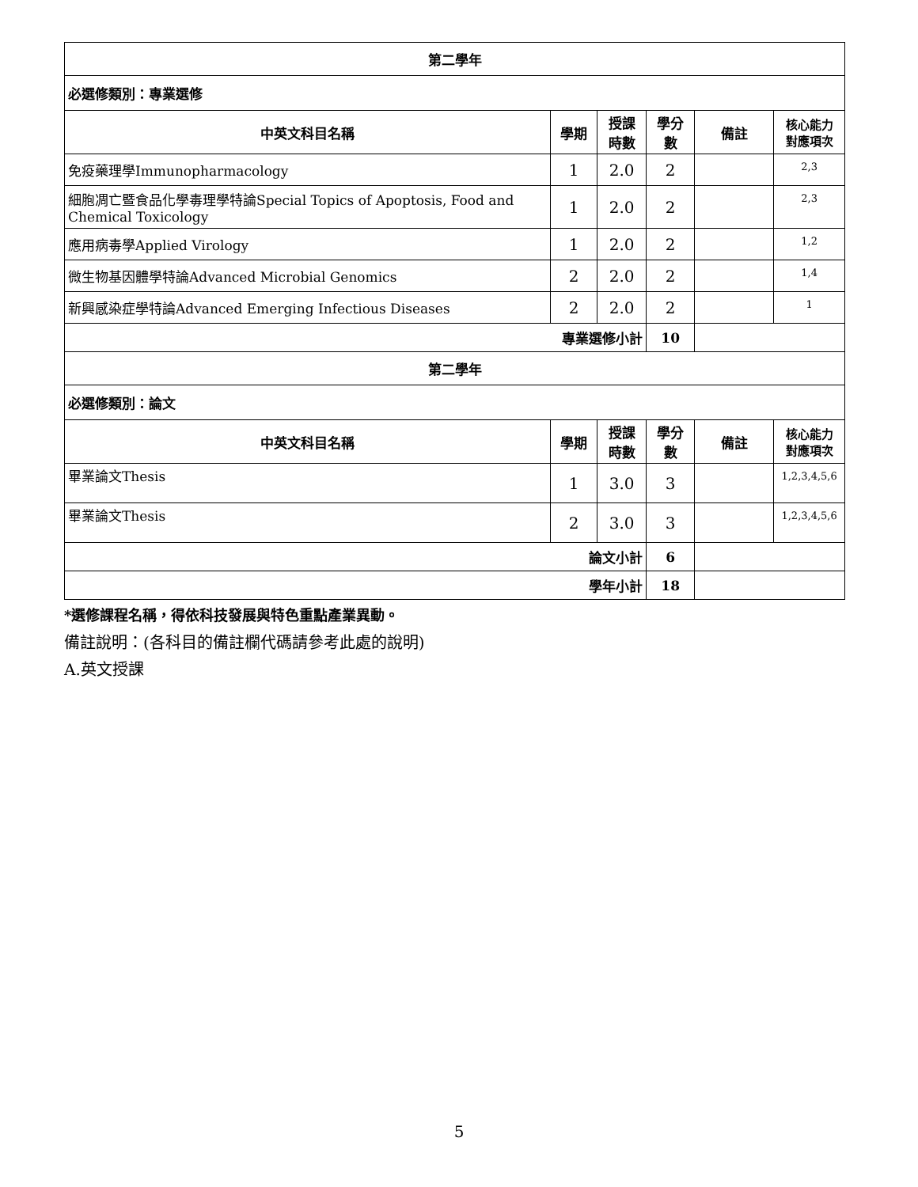| 第二學年 | | | | | |
| --- | --- | --- | --- | --- | --- |
| 必選修類別：專業選修 | | | | | |
| 中英文科目名稱 | 學期 | 授課 時數 | 學分 數 | 備註 | 核心能力 對應項次 |
| 免疫藥理學Immunopharmacology | 1 | 2.0 | 2 | | 2,3 |
| 細胞凋亡暨食品化學毒理學特論Special Topics of Apoptosis, Food and Chemical Toxicology | 1 | 2.0 | 2 | | 2,3 |
| 應用病毒學Applied Virology | 1 | 2.0 | 2 | | 1,2 |
| 微生物基因體學特論Advanced Microbial Genomics | 2 | 2.0 | 2 | | 1,4 |
| 新興感染症學特論Advanced Emerging Infectious Diseases | 2 | 2.0 | 2 | | 1 |
| 專業選修小計 | | | 10 | | |
| 第二學年 | | | | | |
| 必選修類別：論文 | | | | | |
| 中英文科目名稱 | 學期 | 授課 時數 | 學分 數 | 備註 | 核心能力 對應項次 |
| 畢業論文Thesis | 1 | 3.0 | 3 | | 1,2,3,4,5,6 |
| 畢業論文Thesis | 2 | 3.0 | 3 | | 1,2,3,4,5,6 |
| 論文小計 | | | 6 | | |
| 學年小計 | | | 18 | | |
*選修課程名稱，得依科技發展與特色重點產業異動。
備註說明：(各科目的備註欄代碼請參考此處的說明)
A.英文授課
5